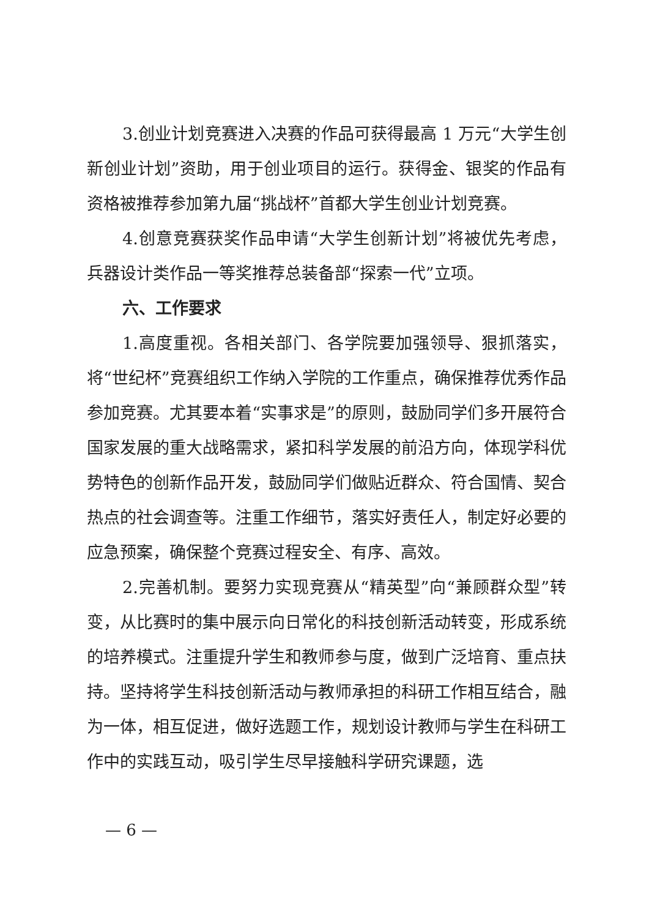3.创业计划竞赛进入决赛的作品可获得最高 1 万元“大学生创新创业计划”资助，用于创业项目的运行。获得金、银奖的作品有资格被推荐参加第九届“挑战杯”首都大学生创业计划竞赛。
4.创意竞赛获奖作品申请“大学生创新计划”将被优先考虑，兵器设计类作品一等奖推荐总装备部“探索一代”立项。
六、工作要求
1.高度重视。各相关部门、各学院要加强领导、狠抓落实，将“世纪杯”竞赛组织工作纳入学院的工作重点，确保推荐优秀作品参加竞赛。尤其要本着“实事求是”的原则，鼓励同学们多开展符合国家发展的重大战略需求，紧扣科学发展的前沿方向，体现学科优势特色的创新作品开发，鼓励同学们做贴近群众、符合国情、契合热点的社会调查等。注重工作细节，落实好责任人，制定好必要的应急预案，确保整个竞赛过程安全、有序、高效。
2.完善机制。要努力实现竞赛从“精英型”向“兼顾群众型”转变，从比赛时的集中展示向日常化的科技创新活动转变，形成系统的培养模式。注重提升学生和教师参与度，做到广泛培育、重点扶持。坚持将学生科技创新活动与教师承担的科研工作相互结合，融为一体，相互促进，做好选题工作，规划设计教师与学生在科研工作中的实践互动，吸引学生尽早接触科学研究课题，选
— 6 —